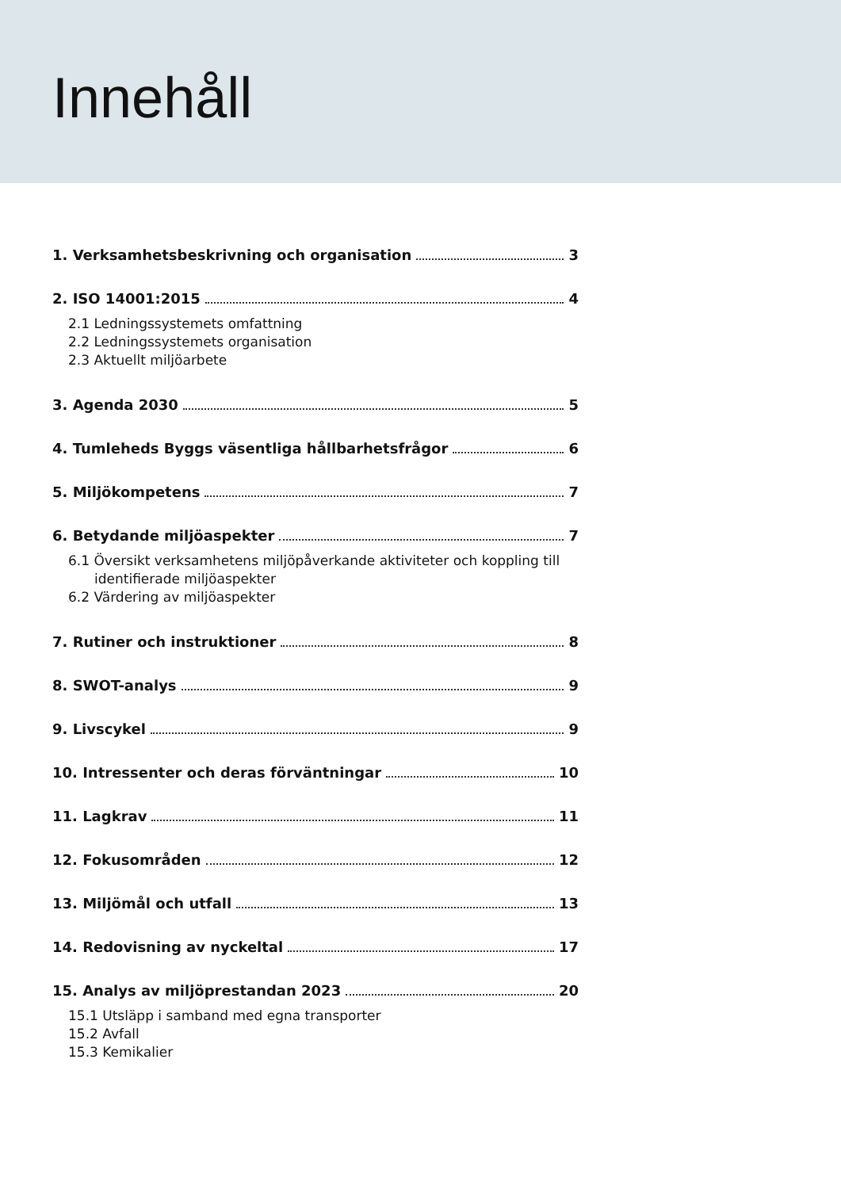Innehåll
1. Verksamhetsbeskrivning och organisation 3
2. ISO 14001:2015 4
2.1 Ledningssystemets omfattning
2.2 Ledningssystemets organisation
2.3 Aktuellt miljöarbete
3. Agenda 2030 5
4. Tumleheds Byggs väsentliga hållbarhetsfrågor 6
5. Miljökompetens 7
6. Betydande miljöaspekter 7
6.1 Översikt verksamhetens miljöpåverkande aktiviteter och koppling till
identifierade miljöaspekter
6.2 Värdering av miljöaspekter
7. Rutiner och instruktioner 8
8. SWOT-analys 9
9. Livscykel 9
10. Intressenter och deras förväntningar 10
11. Lagkrav 11
12. Fokusområden 12
13. Miljömål och utfall 13
14. Redovisning av nyckeltal 17
15. Analys av miljöprestandan 2023 20
15.1 Utsläpp i samband med egna transporter
15.2 Avfall
15.3 Kemikalier